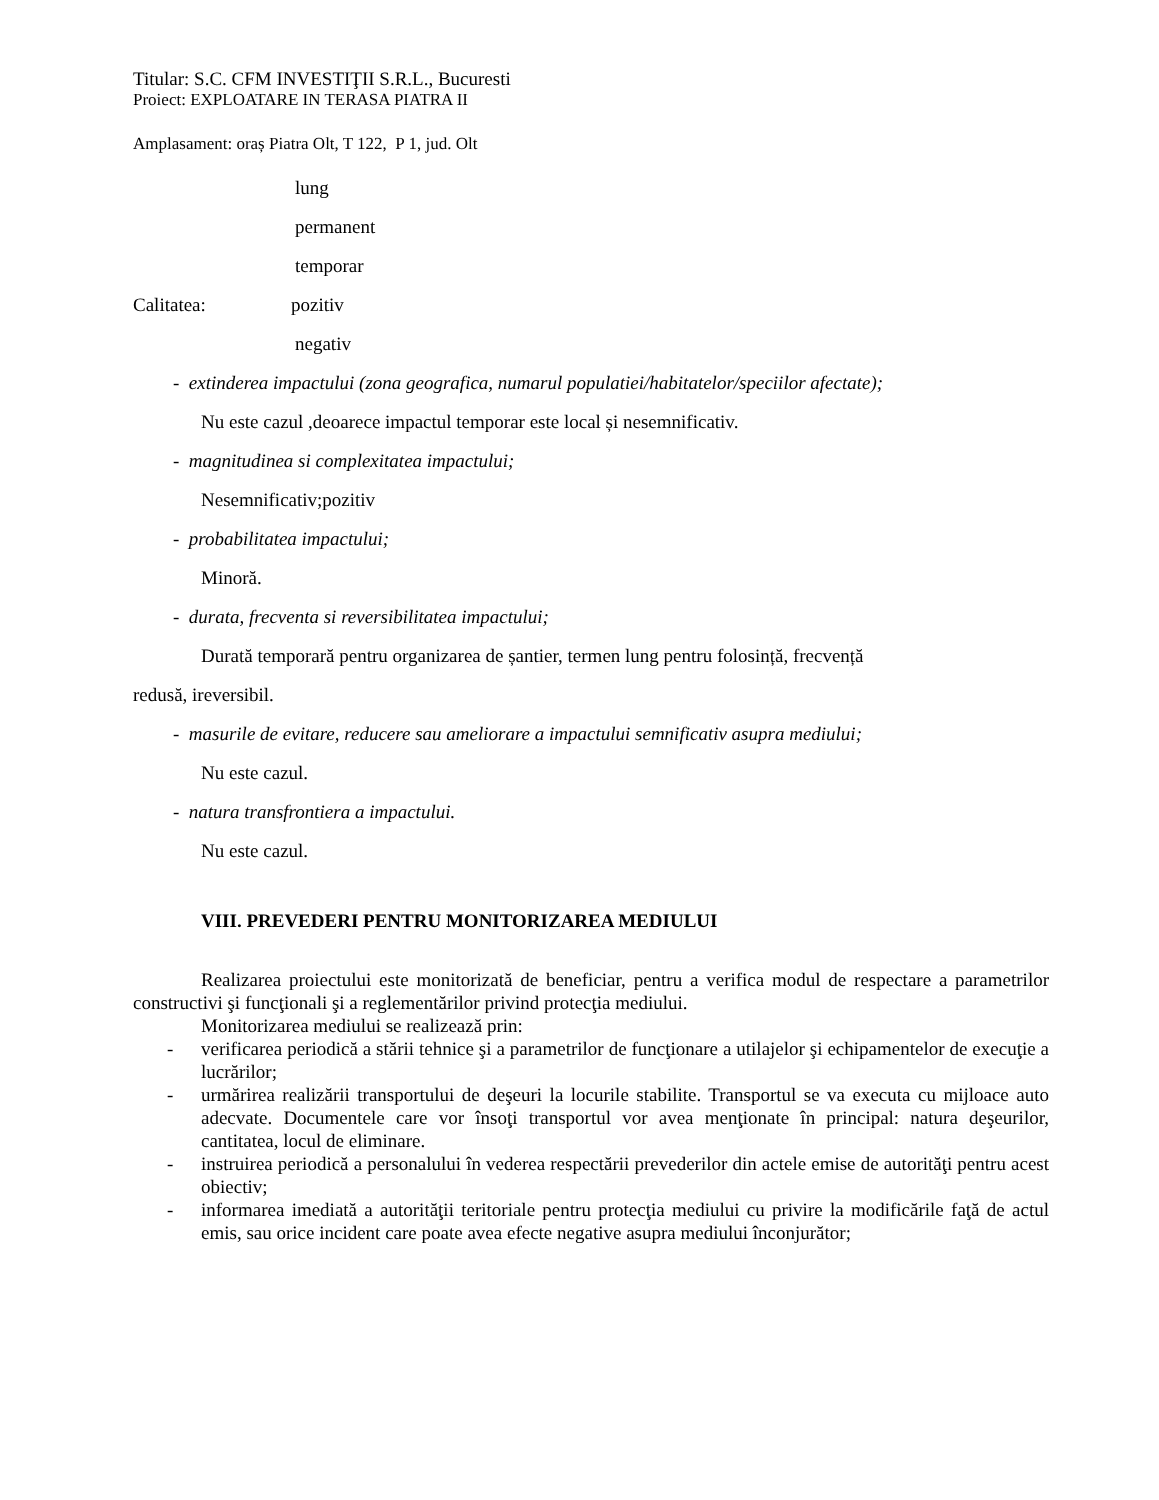Titular: S.C. CFM INVESTIŢII S.R.L., Bucuresti
Proiect: EXPLOATARE IN TERASA PIATRA II
Amplasament: oraș Piatra Olt, T 122, P 1, jud. Olt
lung
permanent
temporar
Calitatea: pozitiv
negativ
- extinderea impactului (zona geografica, numarul populatiei/habitatelor/speciilor afectate);
Nu este cazul ,deoarece impactul temporar este local și nesemnificativ.
- magnitudinea si complexitatea impactului;
Nesemnificativ;pozitiv
- probabilitatea impactului;
Minoră.
- durata, frecventa si reversibilitatea impactului;
Durată temporară pentru organizarea de șantier, termen lung pentru folosință, frecvență
redusă, ireversibil.
- masurile de evitare, reducere sau ameliorare a impactului semnificativ asupra mediului;
Nu este cazul.
- natura transfrontiera a impactului.
Nu este cazul.
VIII. PREVEDERI PENTRU MONITORIZAREA MEDIULUI
Realizarea proiectului este monitorizată de beneficiar, pentru a verifica modul de respectare a parametrilor constructivi şi funcţionali şi a reglementărilor privind protecţia mediului.
Monitorizarea mediului se realizează prin:
- verificarea periodică a stării tehnice şi a parametrilor de funcţionare a utilajelor şi echipamentelor de execuţie a lucrărilor;
- urmărirea realizării transportului de deşeuri la locurile stabilite. Transportul se va executa cu mijloace auto adecvate. Documentele care vor însoţi transportul vor avea menţionate în principal: natura deşeurilor, cantitatea, locul de eliminare.
- instruirea periodică a personalului în vederea respectării prevederilor din actele emise de autorităţi pentru acest obiectiv;
- informarea imediată a autorităţii teritoriale pentru protecţia mediului cu privire la modificările faţă de actul emis, sau orice incident care poate avea efecte negative asupra mediului înconjurător;